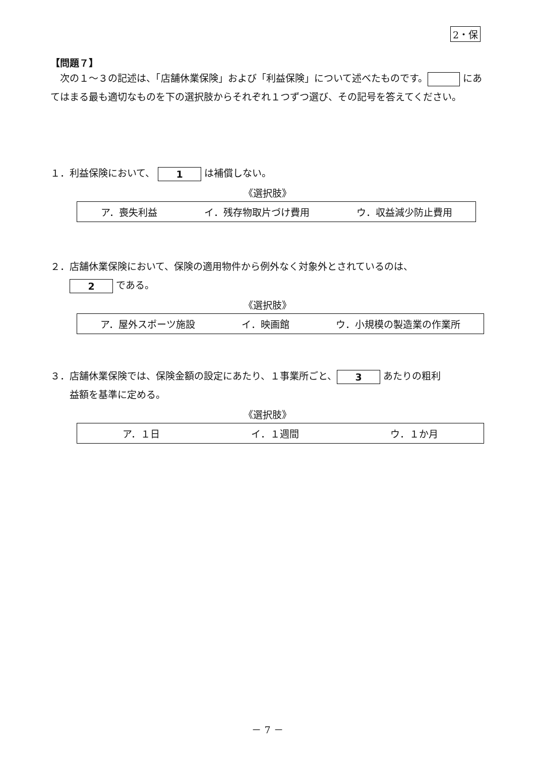2・保
【問題７】
　次の１～３の記述は、「店舗休業保険」および「利益保険」について述べたものです。 にあてはまる最も適切なものを下の選択肢からそれぞれ１つずつ選び、その記号を答えてください。
１．利益保険において、 1 は補償しない。
《選択肢》
ア．喪失利益 イ．残存物取片づけ費用 ウ．収益減少防止費用
２．店舗休業保険において、保険の適用物件から例外なく対象外とされているのは、
　　2 である。
《選択肢》
ア．屋外スポーツ施設 イ．映画館 ウ．小規模の製造業の作業所
３．店舗休業保険では、保険金額の設定にあたり、１事業所ごと、 3 あたりの粗利
　　益額を基準に定める。
《選択肢》
ア．１日 イ．１週間 ウ．１か月
－ 7 －